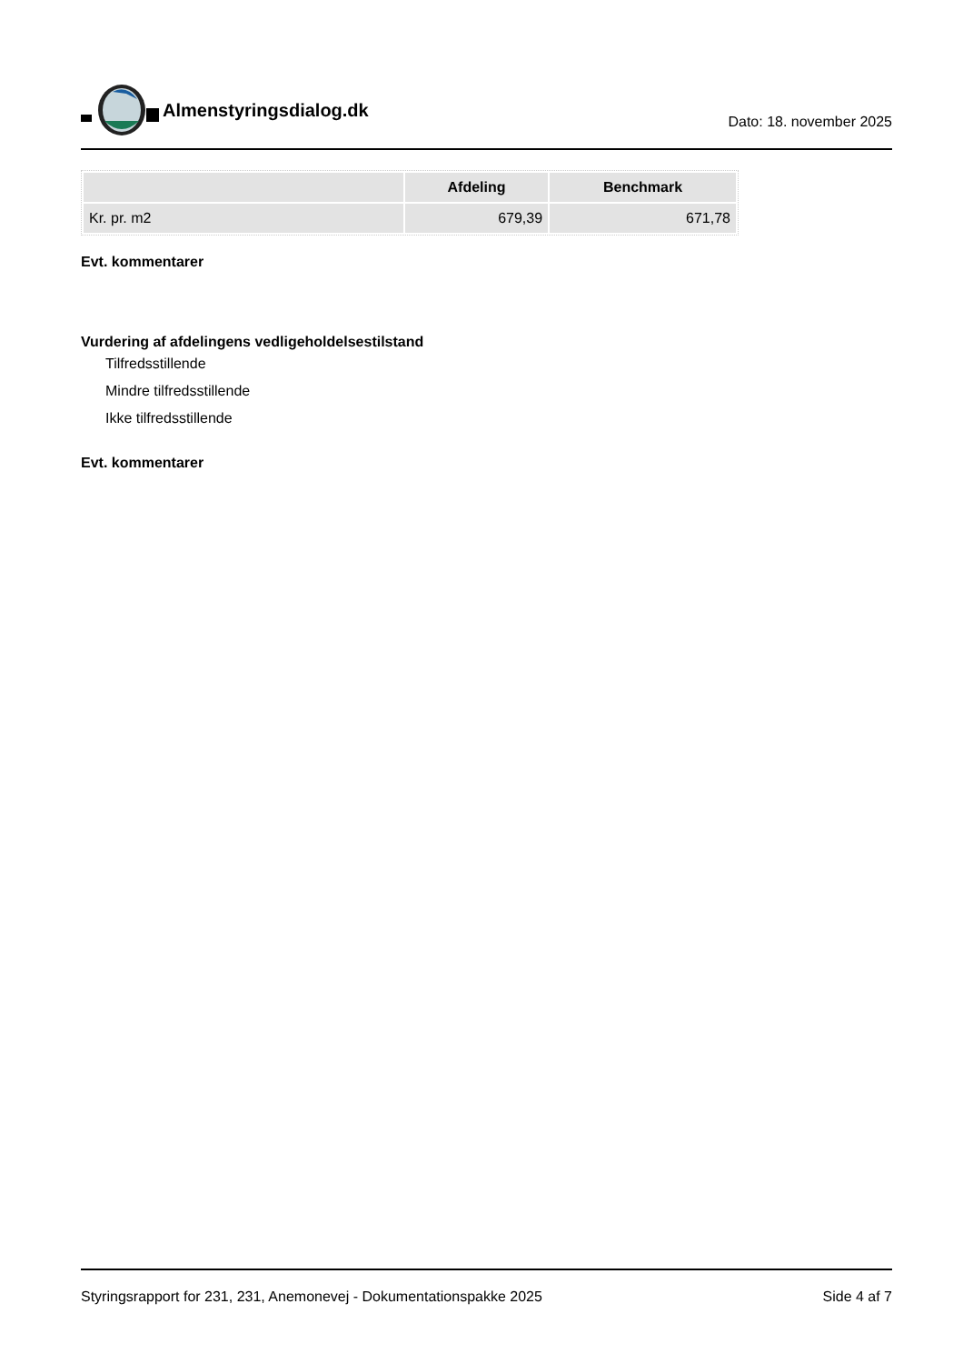Almenstyringsdialog.dk
Dato: 18. november 2025
| | Afdeling | Benchmark |
| --- | --- | --- |
| Kr. pr. m2 | 679,39 | 671,78 |
Evt. kommentarer
Vurdering af afdelingens vedligeholdelsestilstand
Tilfredsstillende
Mindre tilfredsstillende
Ikke tilfredsstillende
Evt. kommentarer
Styringsrapport for 231, 231, Anemonevej - Dokumentationspakke 2025 Side 4 af 7